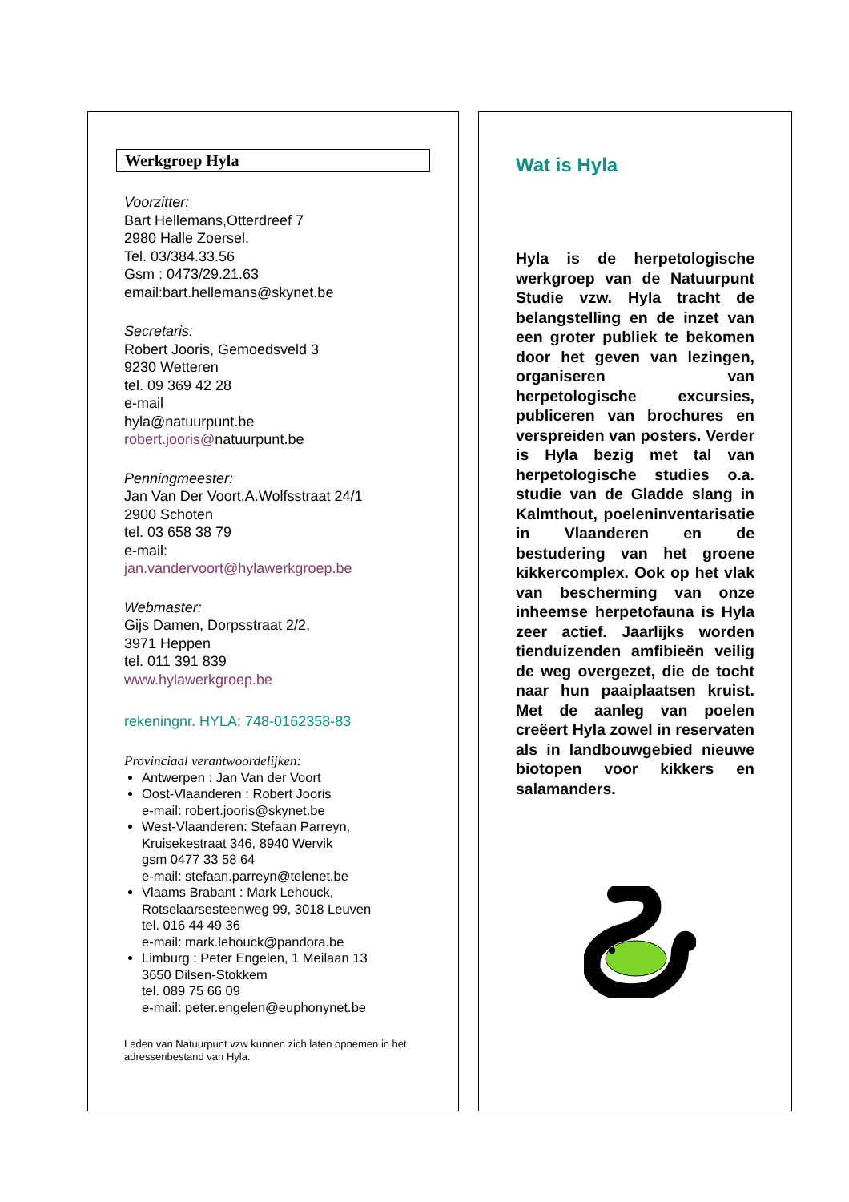Werkgroep Hyla
Voorzitter:
Bart Hellemans,Otterdreef 7
2980 Halle Zoersel.
Tel. 03/384.33.56
Gsm : 0473/29.21.63
email:bart.hellemans@skynet.be
Secretaris:
Robert Jooris, Gemoedsveld 3
9230 Wetteren
tel. 09 369 42 28
e-mail
hyla@natuurpunt.be
robert.jooris@natuurpunt.be
Penningmeester:
Jan Van Der Voort,A.Wolfsstraat 24/1
2900 Schoten
tel. 03 658 38 79
e-mail:
jan.vandervoort@hylawerkgroep.be
Webmaster:
Gijs Damen, Dorpsstraat 2/2,
3971 Heppen
tel. 011 391 839
www.hylawerkgroep.be
rekeningnr. HYLA: 748-0162358-83
Provinciaal verantwoordelijken:
Antwerpen : Jan Van der Voort
Oost-Vlaanderen : Robert Jooris
e-mail: robert.jooris@skynet.be
West-Vlaanderen: Stefaan Parreyn,
Kruisekestraat 346, 8940 Wervik
gsm 0477 33 58 64
e-mail: stefaan.parreyn@telenet.be
Vlaams Brabant : Mark Lehouck,
Rotselaarsesteenweg 99, 3018 Leuven
tel. 016 44 49 36
e-mail: mark.lehouck@pandora.be
Limburg : Peter Engelen, 1 Meilaan 13
3650 Dilsen-Stokkem
tel. 089 75 66 09
e-mail: peter.engelen@euphonynet.be
Leden van Natuurpunt vzw kunnen zich laten opnemen in het adressenbestand van Hyla.
Wat is Hyla
Hyla is de herpetologische werkgroep van de Natuurpunt Studie vzw. Hyla tracht de belangstelling en de inzet van een groter publiek te bekomen door het geven van lezingen, organiseren van herpetologische excursies, publiceren van brochures en verspreiden van posters. Verder is Hyla bezig met tal van herpetologische studies o.a. studie van de Gladde slang in Kalmthout, poeleninventarisatie in Vlaanderen en de bestudering van het groene kikkercomplex. Ook op het vlak van bescherming van onze inheemse herpetofauna is Hyla zeer actief. Jaarlijks worden tienduizenden amfibieën veilig de weg overgezet, die de tocht naar hun paaiplaatsen kruist. Met de aanleg van poelen creëert Hyla zowel in reservaten als in landbouwgebied nieuwe biotopen voor kikkers en salamanders.